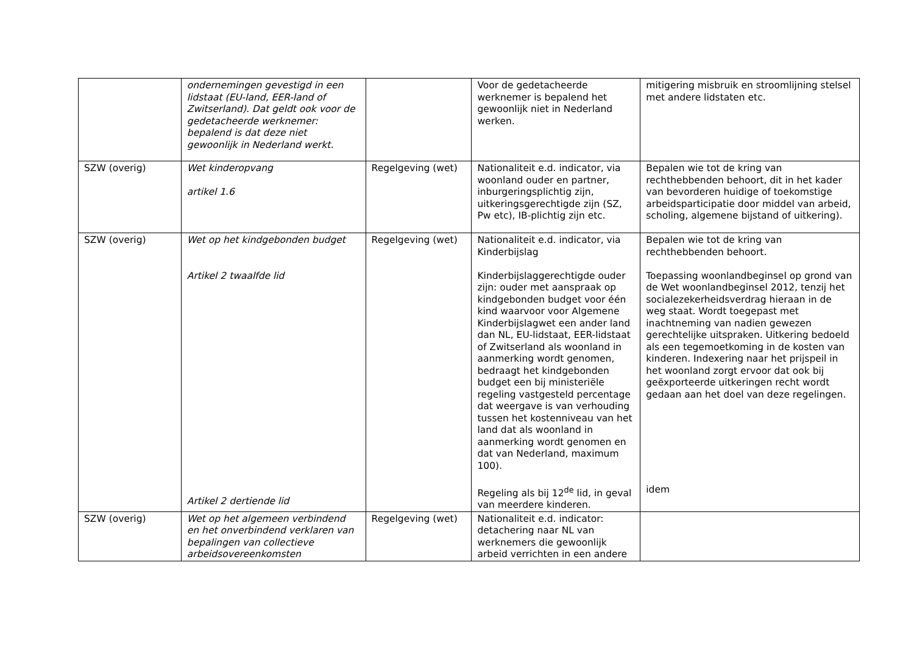| | ondernemingen gevestigd in een lidstaat (EU-land, EER-land of Zwitserland). Dat geldt ook voor de gedetacheerde werknemer: bepalend is dat deze niet gewoonlijk in Nederland werkt. | | Voor de gedetacheerde werknemer is bepalend het gewoonlijk niet in Nederland werken. | mitigering misbruik en stroomlijning stelsel met andere lidstaten etc. |
| SZW (overig) | Wet kinderopvang artikel 1.6 | Regelgeving (wet) | Nationaliteit e.d. indicator, via woonland ouder en partner, inburgeringsplichtig zijn, uitkeringsgerechtigde zijn (SZ, Pw etc), IB-plichtig zijn etc. | Bepalen wie tot de kring van rechthebbenden behoort, dit in het kader van bevorderen huidige of toekomstige arbeidsparticipatie door middel van arbeid, scholing, algemene bijstand of uitkering). |
| SZW (overig) | Wet op het kindgebonden budget Artikel 2 twaalfde lid Artikel 2 dertiende lid | Regelgeving (wet) | Nationaliteit e.d. indicator, via Kinderbijslag Kinderbijslaggerechtigde ouder zijn: ouder met aanspraak op kindgebonden budget voor één kind waarvoor voor Algemene Kinderbijslagwet een ander land dan NL, EU-lidstaat, EER-lidstaat of Zwitserland als woonland in aanmerking wordt genomen, bedraagt het kindgebonden budget een bij ministeriële regeling vastgesteld percentage dat weergave is van verhouding tussen het kostenniveau van het land dat als woonland in aanmerking wordt genomen en dat van Nederland, maximum 100). Regeling als bij 12<sup>de</sup> lid, in geval van meerdere kinderen. | Bepalen wie tot de kring van rechthebbenden behoort. Toepassing woonlandbeginsel op grond van de Wet woonlandbeginsel 2012, tenzij het socialezekerheidsverdrag hieraan in de weg staat. Wordt toegepast met inachtneming van nadien gewezen gerechtelijke uitspraken. Uitkering bedoeld als een tegemoetkoming in de kosten van kinderen. Indexering naar het prijspeil in het woonland zorgt ervoor dat ook bij geëxporteerde uitkeringen recht wordt gedaan aan het doel van deze regelingen. idem |
| SZW (overig) | Wet op het algemeen verbindend en het onverbindend verklaren van bepalingen van collectieve arbeidsovereenkomsten | Regelgeving (wet) | Nationaliteit e.d. indicator: detachering naar NL van werknemers die gewoonlijk arbeid verrichten in een andere | |